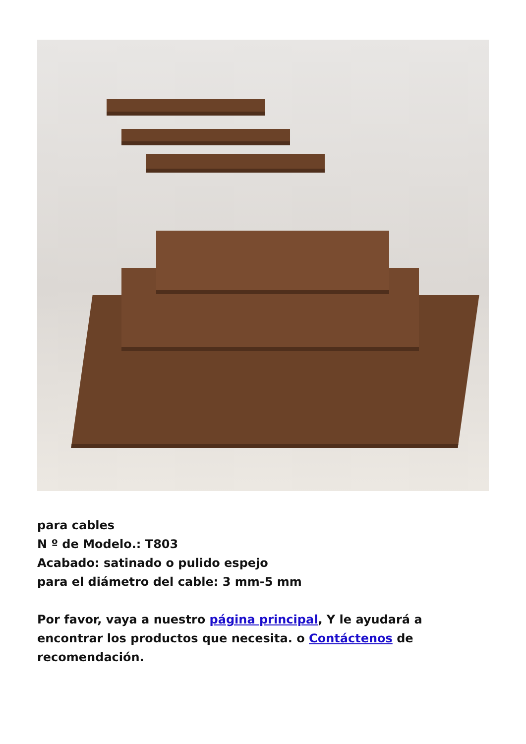para cables
N º de Modelo.: T803
Acabado: satinado o pulido espejo
para el diámetro del cable: 3 mm-5 mm
Por favor, vaya a nuestro página principal, Y le ayudará a encontrar los productos que necesita. o Contáctenos de recomendación.